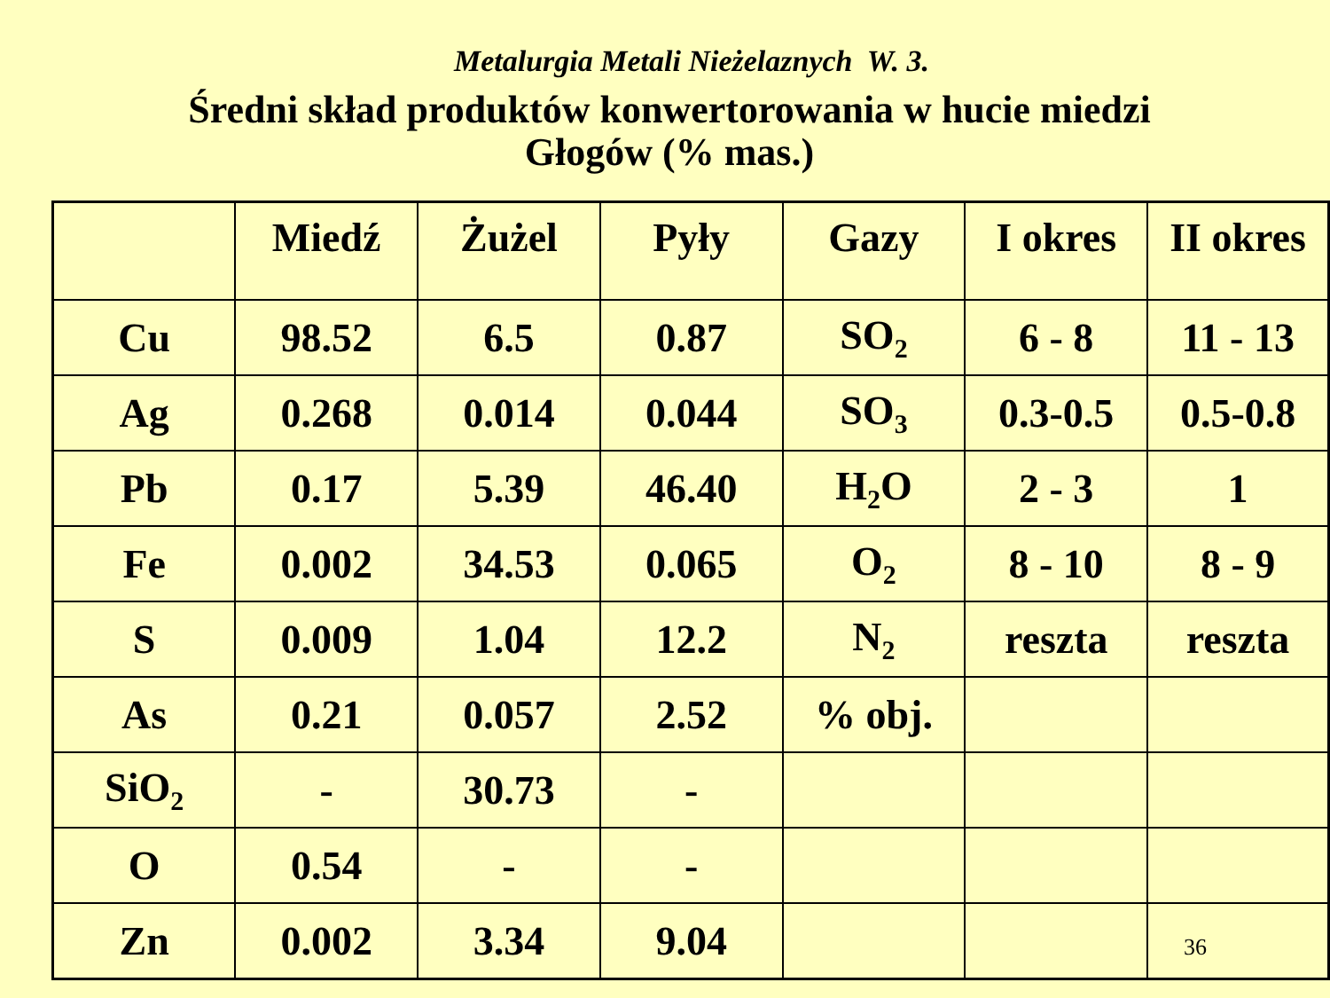Metalurgia Metali Nieżelaznych W. 3.
Średni skład produktów konwertorowania w hucie miedzi
Głogów (% mas.)
| | Miedź | Żużel | Pyły | Gazy | I okres | II okres |
| Cu | 98.52 | 6.5 | 0.87 | SO<sub>2</sub> | 6 - 8 | 11 - 13 |
| Ag | 0.268 | 0.014 | 0.044 | SO<sub>3</sub> | 0.3-0.5 | 0.5-0.8 |
| Pb | 0.17 | 5.39 | 46.40 | H<sub>2</sub>O | 2 - 3 | 1 |
| Fe | 0.002 | 34.53 | 0.065 | O<sub>2</sub> | 8 - 10 | 8 - 9 |
| S | 0.009 | 1.04 | 12.2 | N<sub>2</sub> | reszta | reszta |
| As | 0.21 | 0.057 | 2.52 | % obj. | | |
| SiO<sub>2</sub> | - | 30.73 | - | | | |
| O | 0.54 | - | - | | | |
| Zn | 0.002 | 3.34 | 9.04 | | | 36 |